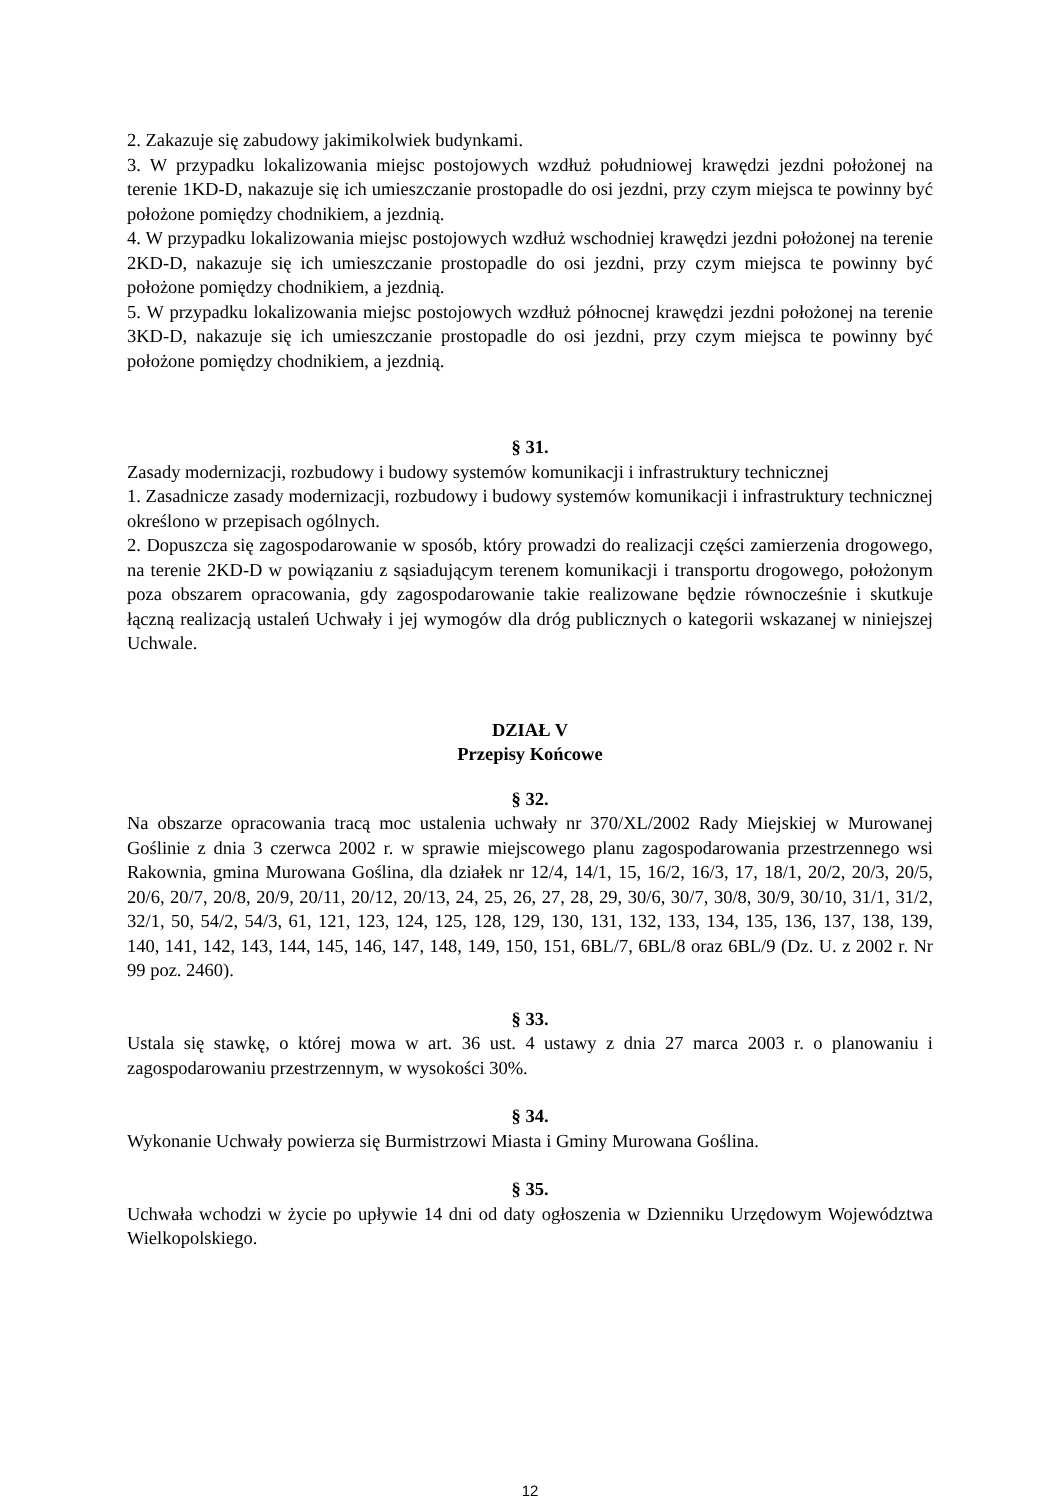2. Zakazuje się zabudowy jakimikolwiek budynkami.
3. W przypadku lokalizowania miejsc postojowych wzdłuż południowej krawędzi jezdni położonej na terenie 1KD-D, nakazuje się ich umieszczanie prostopadle do osi jezdni, przy czym miejsca te powinny być położone pomiędzy chodnikiem, a jezdnią.
4. W przypadku lokalizowania miejsc postojowych wzdłuż wschodniej krawędzi jezdni położonej na terenie 2KD-D, nakazuje się ich umieszczanie prostopadle do osi jezdni, przy czym miejsca te powinny być położone pomiędzy chodnikiem, a jezdnią.
5. W przypadku lokalizowania miejsc postojowych wzdłuż północnej krawędzi jezdni położonej na terenie 3KD-D, nakazuje się ich umieszczanie prostopadle do osi jezdni, przy czym miejsca te powinny być położone pomiędzy chodnikiem, a jezdnią.
§ 31.
Zasady modernizacji, rozbudowy i budowy systemów komunikacji i infrastruktury technicznej
1. Zasadnicze zasady modernizacji, rozbudowy i budowy systemów komunikacji i infrastruktury technicznej określono w przepisach ogólnych.
2. Dopuszcza się zagospodarowanie w sposób, który prowadzi do realizacji części zamierzenia drogowego, na terenie 2KD-D w powiązaniu z sąsiadującym terenem komunikacji i transportu drogowego, położonym poza obszarem opracowania, gdy zagospodarowanie takie realizowane będzie równocześnie i skutkuje łączną realizacją ustaleń Uchwały i jej wymogów dla dróg publicznych o kategorii wskazanej w niniejszej Uchwale.
DZIAŁ V
Przepisy Końcowe
§ 32.
Na obszarze opracowania tracą moc ustalenia uchwały nr 370/XL/2002 Rady Miejskiej w Murowanej Goślinie z dnia 3 czerwca 2002 r. w sprawie miejscowego planu zagospodarowania przestrzennego wsi Rakownia, gmina Murowana Goślina, dla działek nr 12/4, 14/1, 15, 16/2, 16/3, 17, 18/1, 20/2, 20/3, 20/5, 20/6, 20/7, 20/8, 20/9, 20/11, 20/12, 20/13, 24, 25, 26, 27, 28, 29, 30/6, 30/7, 30/8, 30/9, 30/10, 31/1, 31/2, 32/1, 50, 54/2, 54/3, 61, 121, 123, 124, 125, 128, 129, 130, 131, 132, 133, 134, 135, 136, 137, 138, 139, 140, 141, 142, 143, 144, 145, 146, 147, 148, 149, 150, 151, 6BL/7, 6BL/8 oraz 6BL/9 (Dz. U. z 2002 r. Nr 99 poz. 2460).
§ 33.
Ustala się stawkę, o której mowa w art. 36 ust. 4 ustawy z dnia 27 marca 2003 r. o planowaniu i zagospodarowaniu przestrzennym, w wysokości 30%.
§ 34.
Wykonanie Uchwały powierza się Burmistrzowi Miasta i Gminy Murowana Goślina.
§ 35.
Uchwała wchodzi w życie po upływie 14 dni od daty ogłoszenia w Dzienniku Urzędowym Województwa Wielkopolskiego.
12